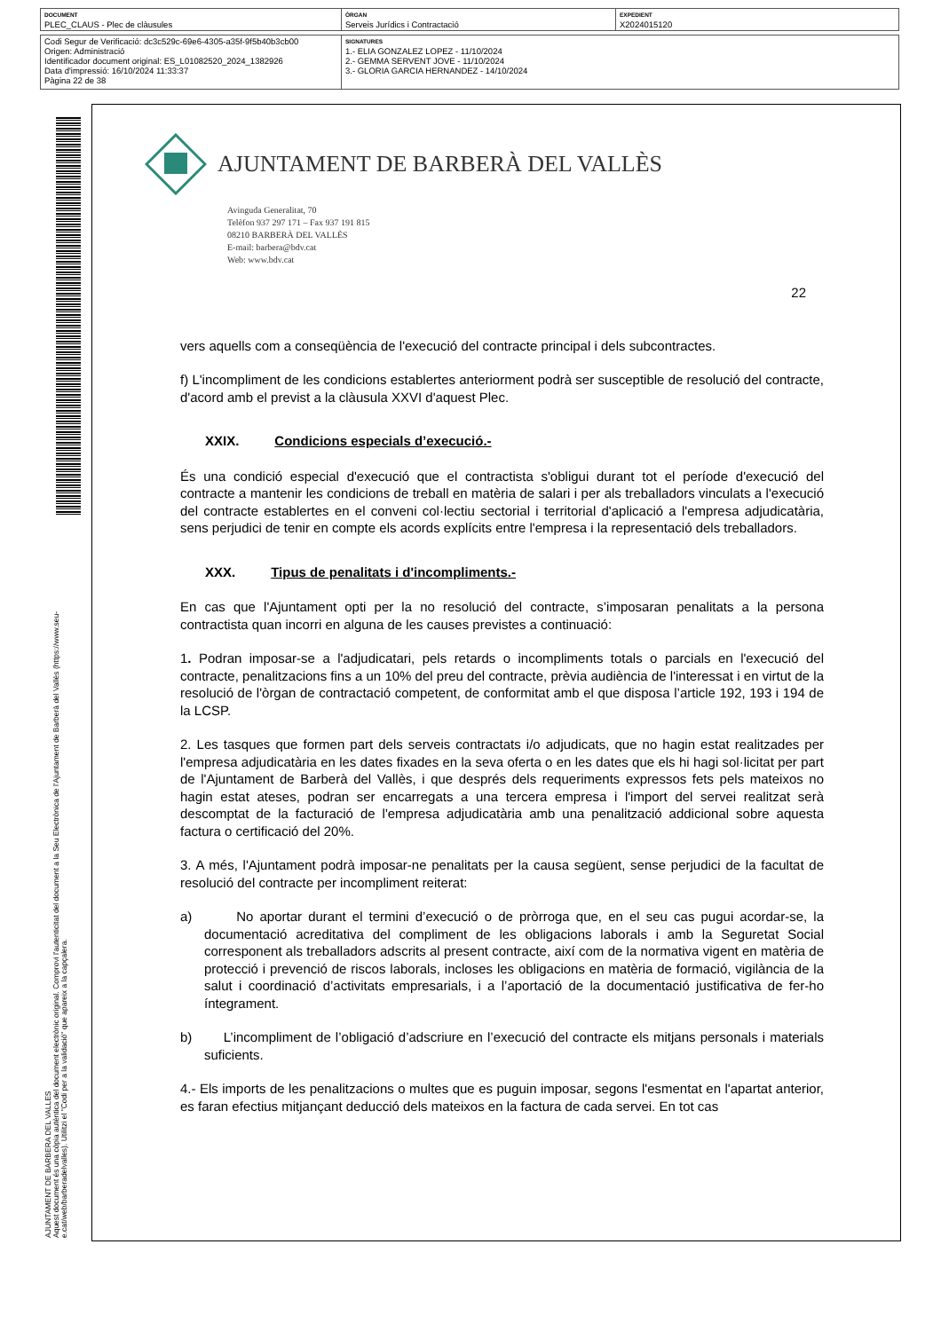| DOCUMENT PLEC_CLAUS - Plec de clàusules | ÒRGAN Serveis Jurídics i Contractació | EXPEDIENT X2024015120 |
| Codi Segur de Verificació: dc3c529c-69e6-4305-a35f-9f5b40b3cb00 Origen: Administració Identificador document original: ES_L01082520_2024_1382926 Data d'impressió: 16/10/2024 11:33:37 Pàgina 22 de 38 | SIGNATURES 1.- ELIA GONZALEZ LOPEZ - 11/10/2024 2.- GEMMA SERVENT JOVE - 11/10/2024 3.- GLORIA GARCIA HERNANDEZ - 14/10/2024 |
AJUNTAMENT DE BARBERA DEL VALLES
Aquest document és una còpia autèntica del document electrònic original. Comprovi l'autenticitat del document a la Seu Electrònica de l'Ajuntament de Barberà del Vallès (https://www.seu-e.cat/web/barberadelvalles). Utilitzi el "Codi per a la validació" que apareix a la capçalera.
AJUNTAMENT DE BARBERÀ DEL VALLÈS
Avinguda Generalitat, 70
Telèfon 937 297 171 – Fax 937 191 815
08210 BARBERÀ DEL VALLÈS
E-mail: barbera@bdv.cat
Web: www.bdv.cat
22
vers aquells com a conseqüència de l'execució del contracte principal i dels subcontractes.
f) L'incompliment de les condicions establertes anteriorment podrà ser susceptible de resolució del contracte, d'acord amb el previst a la clàusula XXVI d'aquest Plec.
XXIX. Condicions especials d’execució.-
És una condició especial d'execució que el contractista s'obligui durant tot el període d'execució del contracte a mantenir les condicions de treball en matèria de salari i per als treballadors vinculats a l'execució del contracte establertes en el conveni col·lectiu sectorial i territorial d'aplicació a l'empresa adjudicatària, sens perjudici de tenir en compte els acords explícits entre l'empresa i la representació dels treballadors.
XXX. Tipus de penalitats i d'incompliments.-
En cas que l'Ajuntament opti per la no resolució del contracte, s’imposaran penalitats a la persona contractista quan incorri en alguna de les causes previstes a continuació:
1. Podran imposar-se a l'adjudicatari, pels retards o incompliments totals o parcials en l'execució del contracte, penalitzacions fins a un 10% del preu del contracte, prèvia audiència de l'interessat i en virtut de la resolució de l'òrgan de contractació competent, de conformitat amb el que disposa l’article 192, 193 i 194 de la LCSP.
2. Les tasques que formen part dels serveis contractats i/o adjudicats, que no hagin estat realitzades per l'empresa adjudicatària en les dates fixades en la seva oferta o en les dates que els hi hagi sol·licitat per part de l'Ajuntament de Barberà del Vallès, i que després dels requeriments expressos fets pels mateixos no hagin estat ateses, podran ser encarregats a una tercera empresa i l'import del servei realitzat serà descomptat de la facturació de l'empresa adjudicatària amb una penalització addicional sobre aquesta factura o certificació del 20%.
3. A més, l'Ajuntament podrà imposar-ne penalitats per la causa següent, sense perjudici de la facultat de resolució del contracte per incompliment reiterat:
a) No aportar durant el termini d’execució o de pròrroga que, en el seu cas pugui acordar-se, la documentació acreditativa del compliment de les obligacions laborals i amb la Seguretat Social corresponent als treballadors adscrits al present contracte, així com de la normativa vigent en matèria de protecció i prevenció de riscos laborals, incloses les obligacions en matèria de formació, vigilància de la salut i coordinació d’activitats empresarials, i a l’aportació de la documentació justificativa de fer-ho íntegrament.
b) L’incompliment de l’obligació d’adscriure en l’execució del contracte els mitjans personals i materials suficients.
4.- Els imports de les penalitzacions o multes que es puguin imposar, segons l'esmentat en l'apartat anterior, es faran efectius mitjançant deducció dels mateixos en la factura de cada servei. En tot cas